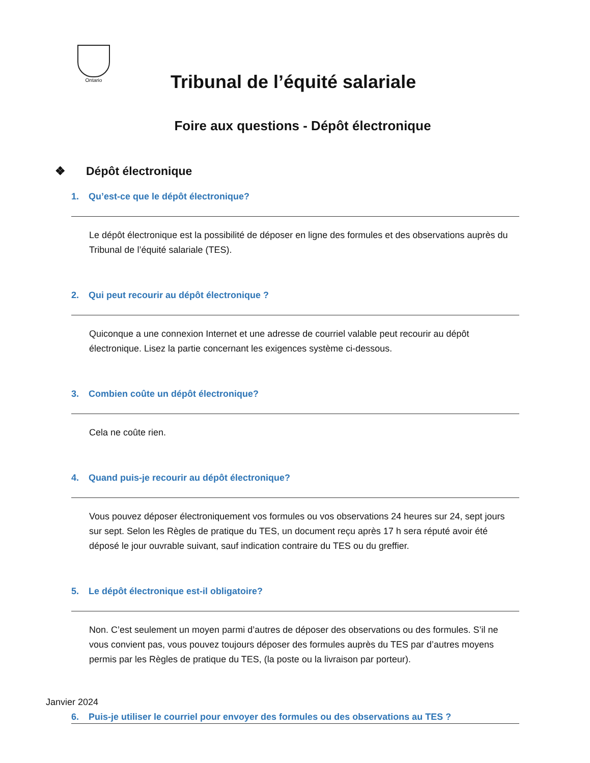Ontario
Tribunal de l’équité salariale
Foire aux questions - Dépôt électronique
❖ Dépôt électronique
1. Qu’est-ce que le dépôt électronique?
Le dépôt électronique est la possibilité de déposer en ligne des formules et des observations auprès du Tribunal de l’équité salariale (TES).
2. Qui peut recourir au dépôt électronique ?
Quiconque a une connexion Internet et une adresse de courriel valable peut recourir au dépôt électronique. Lisez la partie concernant les exigences système ci-dessous.
3. Combien coûte un dépôt électronique?
Cela ne coûte rien.
4. Quand puis-je recourir au dépôt électronique?
Vous pouvez déposer électroniquement vos formules ou vos observations 24 heures sur 24, sept jours sur sept. Selon les Règles de pratique du TES, un document reçu après 17 h sera réputé avoir été déposé le jour ouvrable suivant, sauf indication contraire du TES ou du greffier.
5. Le dépôt électronique est-il obligatoire?
Non. C’est seulement un moyen parmi d’autres de déposer des observations ou des formules. S’il ne vous convient pas, vous pouvez toujours déposer des formules auprès du TES par d’autres moyens permis par les Règles de pratique du TES, (la poste ou la livraison par porteur).
6. Puis-je utiliser le courriel pour envoyer des formules ou des observations au TES ?
Janvier 2024